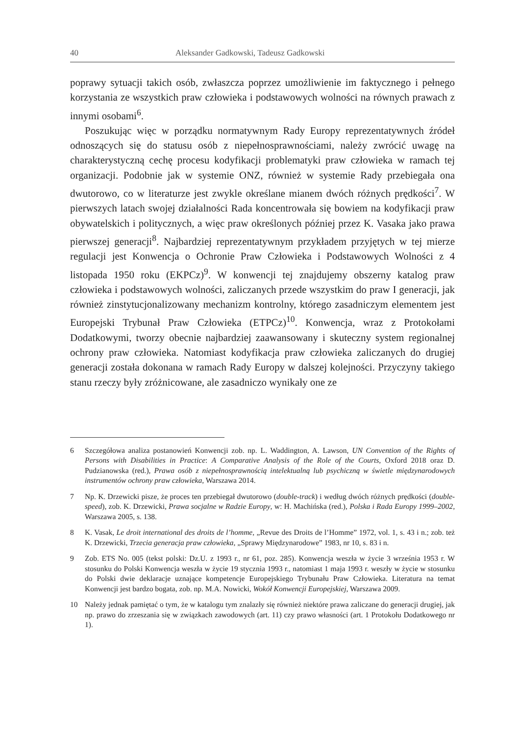40 Aleksander Gadkowski, Tadeusz Gadkowski
poprawy sytuacji takich osób, zwłaszcza poprzez umożliwienie im faktycznego i pełnego korzystania ze wszystkich praw człowieka i podstawowych wolności na równych prawach z innymi osobami<sup>6</sup>.
Poszukując więc w porządku normatywnym Rady Europy reprezentatywnych źródeł odnoszących się do statusu osób z niepełnosprawnościami, należy zwrócić uwagę na charakterystyczną cechę procesu kodyfikacji problematyki praw człowieka w ramach tej organizacji. Podobnie jak w systemie ONZ, również w systemie Rady przebiegała ona dwutorowo, co w literaturze jest zwykle określane mianem dwóch różnych prędkości<sup>7</sup>. W pierwszych latach swojej działalności Rada koncentrowała się bowiem na kodyfikacji praw obywatelskich i politycznych, a więc praw określonych później przez K. Vasaka jako prawa pierwszej generacji<sup>8</sup>. Najbardziej reprezentatywnym przykładem przyjętych w tej mierze regulacji jest Konwencja o Ochronie Praw Człowieka i Podstawowych Wolności z 4 listopada 1950 roku (EKPCz)<sup>9</sup>. W konwencji tej znajdujemy obszerny katalog praw człowieka i podstawowych wolności, zaliczanych przede wszystkim do praw I generacji, jak również zinstytucjonalizowany mechanizm kontrolny, którego zasadniczym elementem jest Europejski Trybunał Praw Człowieka (ETPCz)<sup>10</sup>. Konwencja, wraz z Protokołami Dodatkowymi, tworzy obecnie najbardziej zaawansowany i skuteczny system regionalnej ochrony praw człowieka. Natomiast kodyfikacja praw człowieka zaliczanych do drugiej generacji została dokonana w ramach Rady Europy w dalszej kolejności. Przyczyny takiego stanu rzeczy były zróżnicowane, ale zasadniczo wynikały one ze
6 Szczegółowa analiza postanowień Konwencji zob. np. L. Waddington, A. Lawson, UN Convention of the Rights of Persons with Disabilities in Practice: A Comparative Analysis of the Role of the Courts, Oxford 2018 oraz D. Pudzianowska (red.), Prawa osób z niepełnosprawnością intelektualną lub psychiczną w świetle międzynarodowych instrumentów ochrony praw człowieka, Warszawa 2014.
7 Np. K. Drzewicki pisze, że proces ten przebiegał dwutorowo (double-track) i według dwóch różnych prędkości (double-speed), zob. K. Drzewicki, Prawa socjalne w Radzie Europy, w: H. Machińska (red.), Polska i Rada Europy 1999–2002, Warszawa 2005, s. 138.
8 K. Vasak, Le droit international des droits de l’homme, „Revue des Droits de l’Homme” 1972, vol. 1, s. 43 i n.; zob. też K. Drzewicki, Trzecia generacja praw człowieka, „Sprawy Międzynarodowe” 1983, nr 10, s. 83 i n.
9 Zob. ETS No. 005 (tekst polski: Dz.U. z 1993 r., nr 61, poz. 285). Konwencja weszła w życie 3 września 1953 r. W stosunku do Polski Konwencja weszła w życie 19 stycznia 1993 r., natomiast 1 maja 1993 r. weszły w życie w stosunku do Polski dwie deklaracje uznające kompetencje Europejskiego Trybunału Praw Człowieka. Literatura na temat Konwencji jest bardzo bogata, zob. np. M.A. Nowicki, Wokół Konwencji Europejskiej, Warszawa 2009.
10 Należy jednak pamiętać o tym, że w katalogu tym znalazły się również niektóre prawa zaliczane do generacji drugiej, jak np. prawo do zrzeszania się w związkach zawodowych (art. 11) czy prawo własności (art. 1 Protokołu Dodatkowego nr 1).